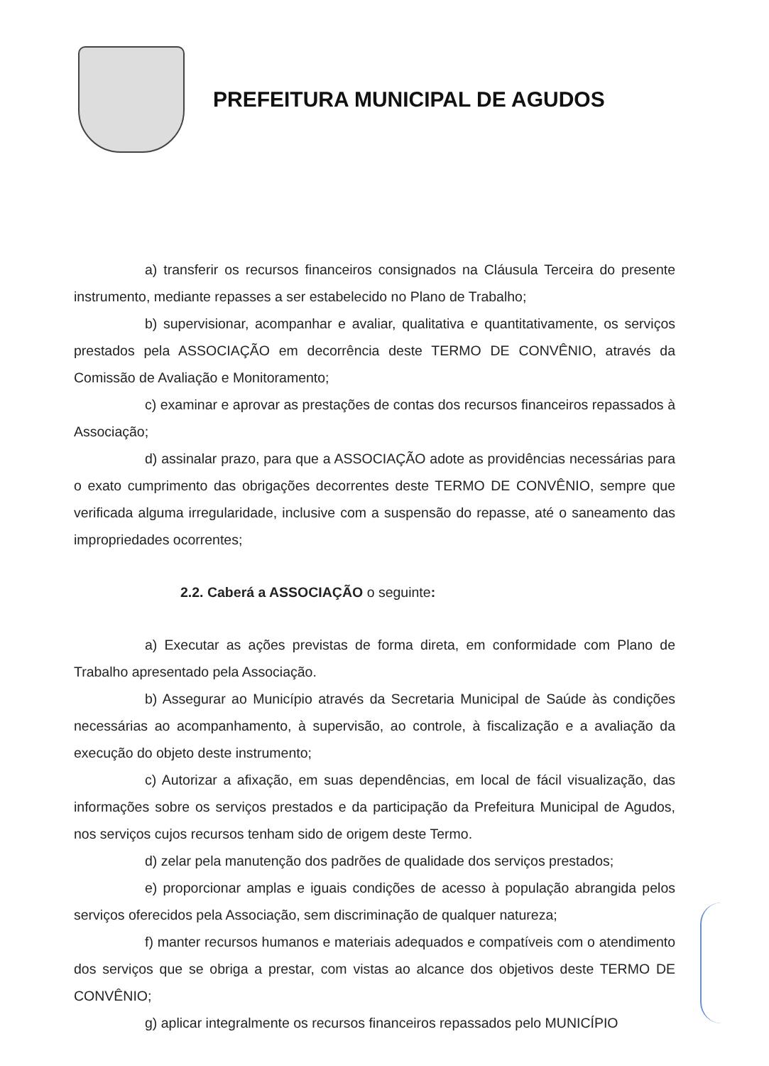PREFEITURA MUNICIPAL DE AGUDOS
a) transferir os recursos financeiros consignados na Cláusula Terceira do presente instrumento, mediante repasses a ser estabelecido no Plano de Trabalho;
b) supervisionar, acompanhar e avaliar, qualitativa e quantitativamente, os serviços prestados pela ASSOCIAÇÃO em decorrência deste TERMO DE CONVÊNIO, através da Comissão de Avaliação e Monitoramento;
c) examinar e aprovar as prestações de contas dos recursos financeiros repassados à Associação;
d) assinalar prazo, para que a ASSOCIAÇÃO adote as providências necessárias para o exato cumprimento das obrigações decorrentes deste TERMO DE CONVÊNIO, sempre que verificada alguma irregularidade, inclusive com a suspensão do repasse, até o saneamento das impropriedades ocorrentes;
2.2. Caberá a ASSOCIAÇÃO o seguinte:
a) Executar as ações previstas de forma direta, em conformidade com Plano de Trabalho apresentado pela Associação.
b) Assegurar ao Município através da Secretaria Municipal de Saúde às condições necessárias ao acompanhamento, à supervisão, ao controle, à fiscalização e a avaliação da execução do objeto deste instrumento;
c) Autorizar a afixação, em suas dependências, em local de fácil visualização, das informações sobre os serviços prestados e da participação da Prefeitura Municipal de Agudos, nos serviços cujos recursos tenham sido de origem deste Termo.
d) zelar pela manutenção dos padrões de qualidade dos serviços prestados;
e) proporcionar amplas e iguais condições de acesso à população abrangida pelos serviços oferecidos pela Associação, sem discriminação de qualquer natureza;
f) manter recursos humanos e materiais adequados e compatíveis com o atendimento dos serviços que se obriga a prestar, com vistas ao alcance dos objetivos deste TERMO DE CONVÊNIO;
g) aplicar integralmente os recursos financeiros repassados pelo MUNICÍPIO